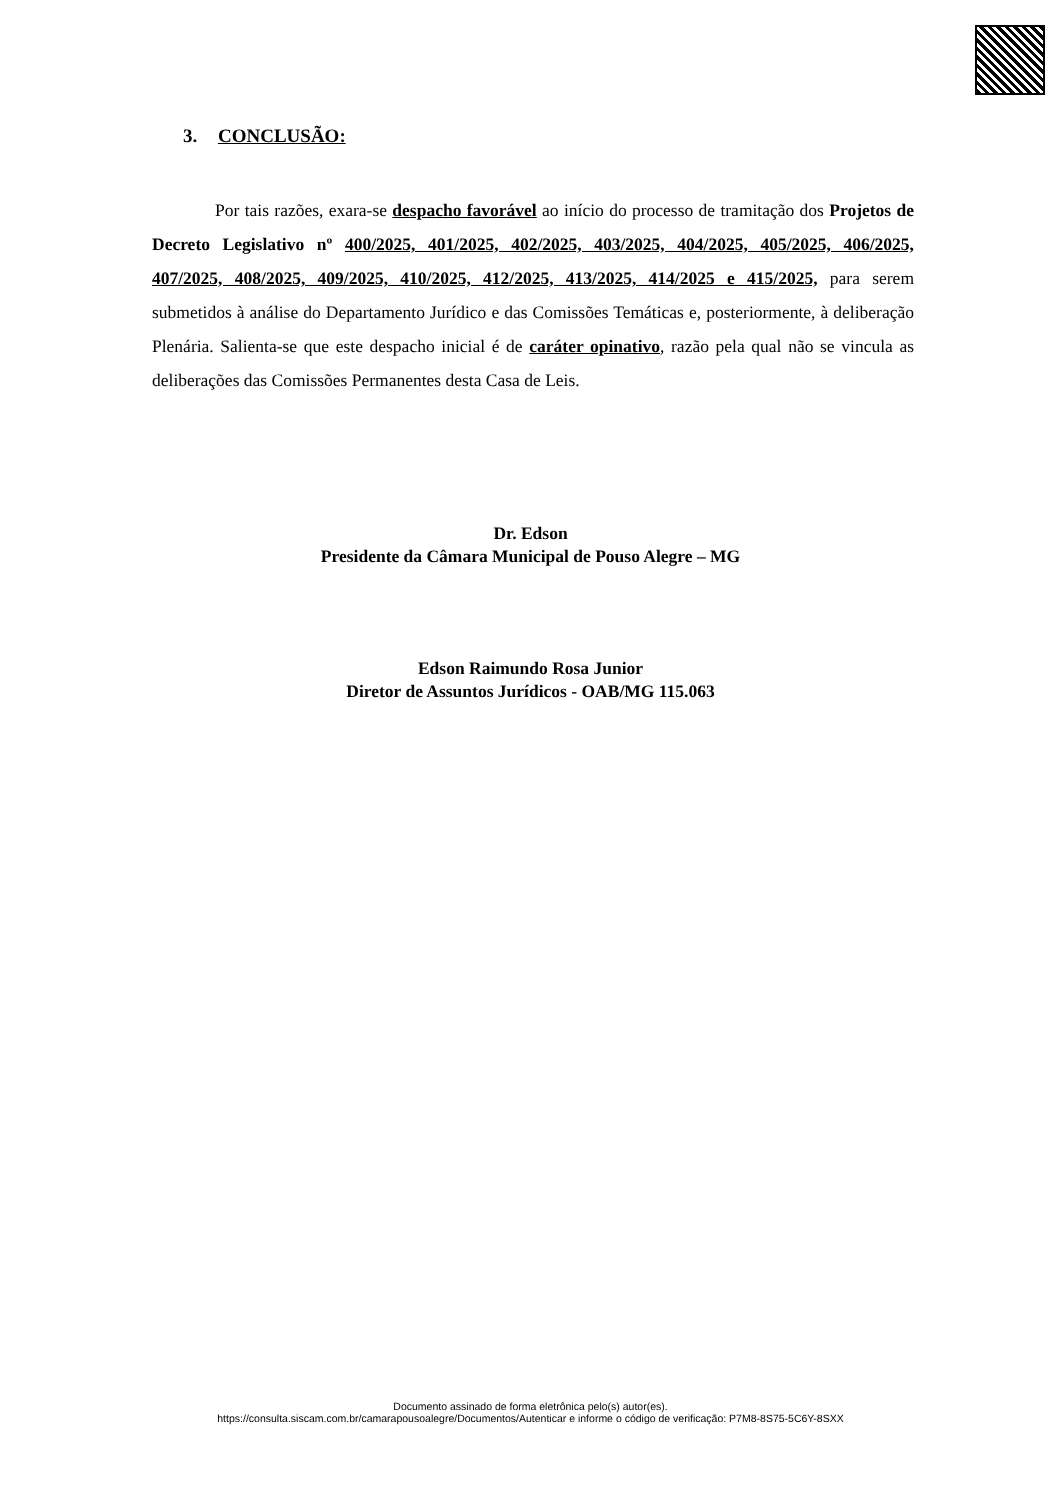3. CONCLUSÃO:
Por tais razões, exara-se despacho favorável ao início do processo de tramitação dos Projetos de Decreto Legislativo nº 400/2025, 401/2025, 402/2025, 403/2025, 404/2025, 405/2025, 406/2025, 407/2025, 408/2025, 409/2025, 410/2025, 412/2025, 413/2025, 414/2025 e 415/2025, para serem submetidos à análise do Departamento Jurídico e das Comissões Temáticas e, posteriormente, à deliberação Plenária. Salienta-se que este despacho inicial é de caráter opinativo, razão pela qual não se vincula as deliberações das Comissões Permanentes desta Casa de Leis.
Dr. Edson
Presidente da Câmara Municipal de Pouso Alegre – MG
Edson Raimundo Rosa Junior
Diretor de Assuntos Jurídicos - OAB/MG 115.063
Documento assinado de forma eletrônica pelo(s) autor(es).
https://consulta.siscam.com.br/camarapousoalegre/Documentos/Autenticar e informe o código de verificação: P7M8-8S75-5C6Y-8SXX